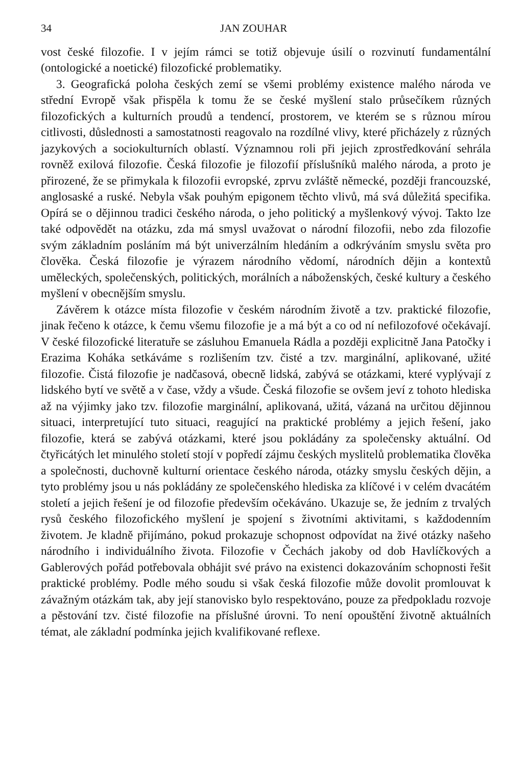34 JAN ZOUHAR
vost české filozofie. I v jejím rámci se totiž objevuje úsilí o rozvinutí fundamentální (ontologické a noetické) filozofické problematiky.
3. Geografická poloha českých zemí se všemi problémy existence malého národa ve střední Evropě však přispěla k tomu že se české myšlení stalo průsečíkem různých filozofických a kulturních proudů a tendencí, prostorem, ve kterém se s různou mírou citlivosti, důslednosti a samostatnosti reagovalo na rozdílné vlivy, které přicházely z různých jazykových a sociokulturních oblastí. Významnou roli při jejich zprostředkování sehrála rovněž exilová filozofie. Česká filozofie je filozofií příslušníků malého národa, a proto je přirozené, že se přimykala k filozofii evropské, zprvu zvláště německé, později francouzské, anglosaské a ruské. Nebyla však pouhým epigonem těchto vlivů, má svá důležitá specifika. Opírá se o dějinnou tradici českého národa, o jeho politický a myšlenkový vývoj. Takto lze také odpovědět na otázku, zda má smysl uvažovat o národní filozofii, nebo zda filozofie svým základním posláním má být univerzálním hledáním a odkrýváním smyslu světa pro člověka. Česká filozofie je výrazem národního vědomí, národních dějin a kontextů uměleckých, společenských, politických, morálních a náboženských, české kultury a českého myšlení v obecnějším smyslu.
Závěrem k otázce místa filozofie v českém národním životě a tzv. praktické filozofie, jinak řečeno k otázce, k čemu všemu filozofie je a má být a co od ní nefilozofové očekávají. V české filozofické literatuře se zásluhou Emanuela Rádla a později explicitně Jana Patočky i Erazima Koháka setkáváme s rozlišením tzv. čisté a tzv. marginální, aplikované, užité filozofie. Čistá filozofie je nadčasová, obecně lidská, zabývá se otázkami, které vyplývají z lidského bytí ve světě a v čase, vždy a všude. Česká filozofie se ovšem jeví z tohoto hlediska až na výjimky jako tzv. filozofie marginální, aplikovaná, užitá, vázaná na určitou dějinnou situaci, interpretující tuto situaci, reagující na praktické problémy a jejich řešení, jako filozofie, která se zabývá otázkami, které jsou pokládány za společensky aktuální. Od čtyřicátých let minulého století stojí v popředí zájmu českých myslitelů problematika člověka a společnosti, duchovně kulturní orientace českého národa, otázky smyslu českých dějin, a tyto problémy jsou u nás pokládány ze společenského hlediska za klíčové i v celém dvacátém století a jejich řešení je od filozofie především očekáváno. Ukazuje se, že jedním z trvalých rysů českého filozofického myšlení je spojení s životními aktivitami, s každodenním životem. Je kladně přijímáno, pokud prokazuje schopnost odpovídat na živé otázky našeho národního i individuálního života. Filozofie v Čechách jakoby od dob Havlíčkových a Gablerových pořád potřebovala obhájit své právo na existenci dokazováním schopnosti řešit praktické problémy. Podle mého soudu si však česká filozofie může dovolit promlouvat k závažným otázkám tak, aby její stanovisko bylo respektováno, pouze za předpokladu rozvoje a pěstování tzv. čisté filozofie na příslušné úrovni. To není opouštění životně aktuálních témat, ale základní podmínka jejich kvalifikované reflexe.